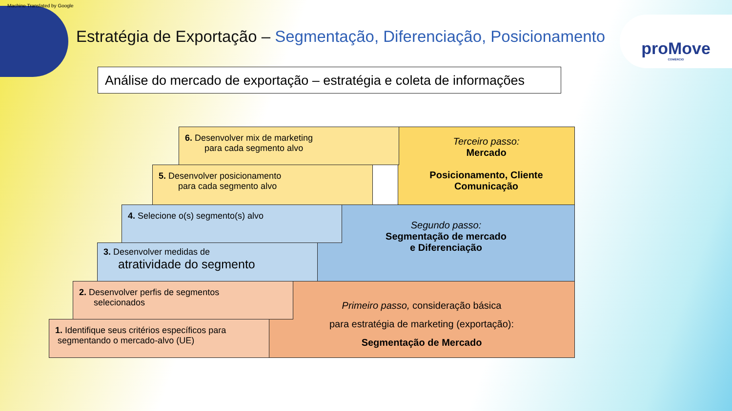Machine Translated by Google
Estratégia de Exportação – Segmentação, Diferenciação, Posicionamento
proMove
COMÉRCIO
Análise do mercado de exportação – estratégia e coleta de informações
Terceiro passo:
Mercado
Posicionamento, Cliente
Comunicação
Segundo passo:
Segmentação de mercado
e Diferenciação
Primeiro passo, consideração básica
para estratégia de marketing (exportação):
Segmentação de Mercado
6. Desenvolver mix de marketing
para cada segmento alvo
5. Desenvolver posicionamento
para cada segmento alvo
4. Selecione o(s) segmento(s) alvo
3. Desenvolver medidas de
atratividade do segmento
2. Desenvolver perfis de segmentos
selecionados
1. Identifique seus critérios específicos para
segmentando o mercado-alvo (UE)